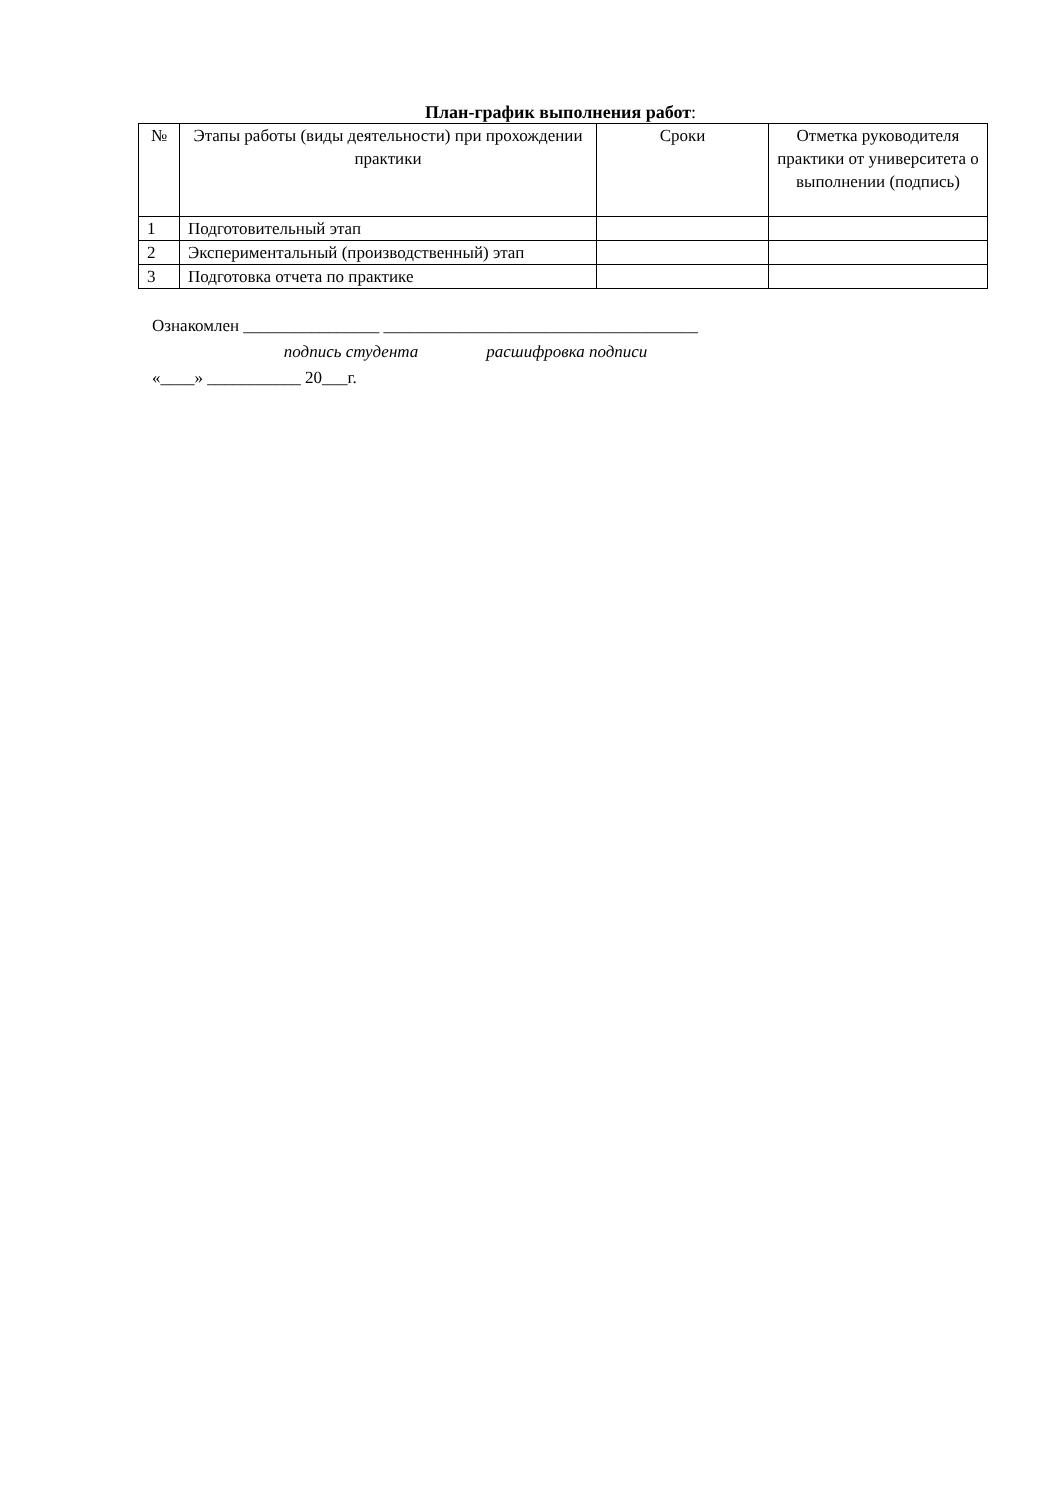План-график выполнения работ:
| № | Этапы работы (виды деятельности) при прохождении практики | Сроки | Отметка руководителя практики от университета о выполнении (подпись) |
| --- | --- | --- | --- |
| 1 | Подготовительный этап | | |
| 2 | Экспериментальный (производственный) этап | | |
| 3 | Подготовка отчета по практике | | |
Ознакомлен ________________ _____________________________________ подпись студента расшифровка подписи «____» ___________ 20___г.